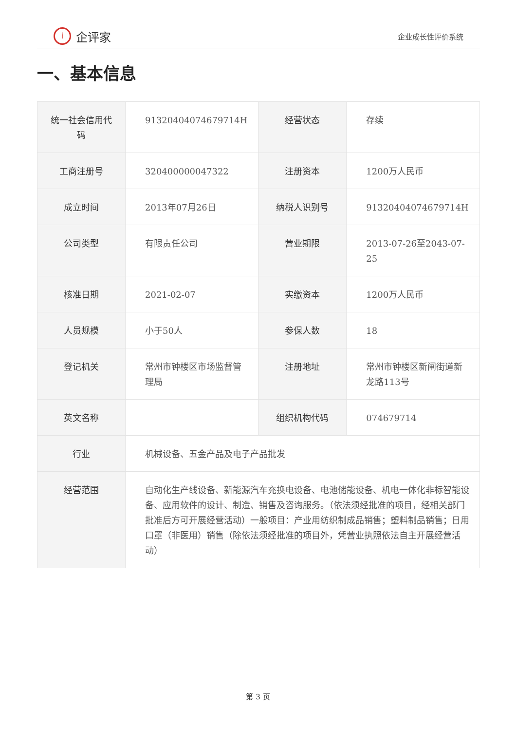i企评家
企业成长性评价系统
一、基本信息
| 统一社会信用代码 | 91320404074679714H | 经营状态 | 存续 |
| 工商注册号 | 320400000047322 | 注册资本 | 1200万人民币 |
| 成立时间 | 2013年07月26日 | 纳税人识别号 | 91320404074679714H |
| 公司类型 | 有限责任公司 | 营业期限 | 2013-07-26至2043-07-25 |
| 核准日期 | 2021-02-07 | 实缴资本 | 1200万人民币 |
| 人员规模 | 小于50人 | 参保人数 | 18 |
| 登记机关 | 常州市钟楼区市场监督管理局 | 注册地址 | 常州市钟楼区新闸街道新龙路113号 |
| 英文名称 | | 组织机构代码 | 074679714 |
| 行业 | 机械设备、五金产品及电子产品批发 | | |
| 经营范围 | 自动化生产线设备、新能源汽车充换电设备、电池储能设备、机电一体化非标智能设备、应用软件的设计、制造、销售及咨询服务。（依法须经批准的项目，经相关部门批准后方可开展经营活动）一般项目：产业用纺织制成品销售；塑料制品销售；日用口罩（非医用）销售（除依法须经批准的项目外，凭营业执照依法自主开展经营活动） | | |
第 3 页